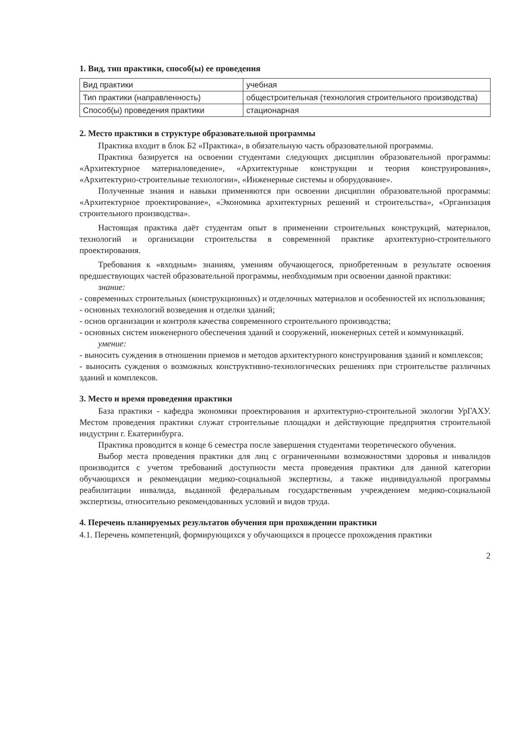1. Вид, тип практики, способ(ы) ее проведения
| Вид практики | учебная |
| Тип практики (направленность) | общестроительная (технология строительного производства) |
| Способ(ы) проведения практики | стационарная |
2. Место практики в структуре образовательной программы
Практика входит в блок Б2 «Практика», в обязательную часть образовательной программы.
Практика базируется на освоении студентами следующих дисциплин образовательной программы: «Архитектурное материаловедение», «Архитектурные конструкции и теория конструирования», «Архитектурно-строительные технологии», «Инженерные системы и оборудование».
Полученные знания и навыки применяются при освоении дисциплин образовательной программы: «Архитектурное проектирование», «Экономика архитектурных решений и строительства», «Организация строительного производства».
Настоящая практика даёт студентам опыт в применении строительных конструкций, материалов, технологий и организации строительства в современной практике архитектурно-строительного проектирования.
Требования к «входным» знаниям, умениям обучающегося, приобретенным в результате освоения предшествующих частей образовательной программы, необходимым при освоении данной практики:
знание:
- современных строительных (конструкционных) и отделочных материалов и особенностей их использования;
- основных технологий возведения и отделки зданий;
- основ организации и контроля качества современного строительного производства;
- основных систем инженерного обеспечения зданий и сооружений, инженерных сетей и коммуникаций.
умение:
- выносить суждения в отношении приемов и методов архитектурного конструирования зданий и комплексов;
- выносить суждения о возможных конструктивно-технологических решениях при строительстве различных зданий и комплексов.
3. Место и время проведения практики
База практики - кафедра экономики проектирования и архитектурно-строительной экологии УрГАХУ. Местом проведения практики служат строительные площадки и действующие предприятия строительной индустрии г. Екатеринбурга.
Практика проводится в конце 6 семестра после завершения студентами теоретического обучения.
Выбор места проведения практики для лиц с ограниченными возможностями здоровья и инвалидов производится с учетом требований доступности места проведения практики для данной категории обучающихся и рекомендации медико-социальной экспертизы, а также индивидуальной программы реабилитации инвалида, выданной федеральным государственным учреждением медико-социальной экспертизы, относительно рекомендованных условий и видов труда.
4. Перечень планируемых результатов обучения при прохождении практики
4.1. Перечень компетенций, формирующихся у обучающихся в процессе прохождения практики
2